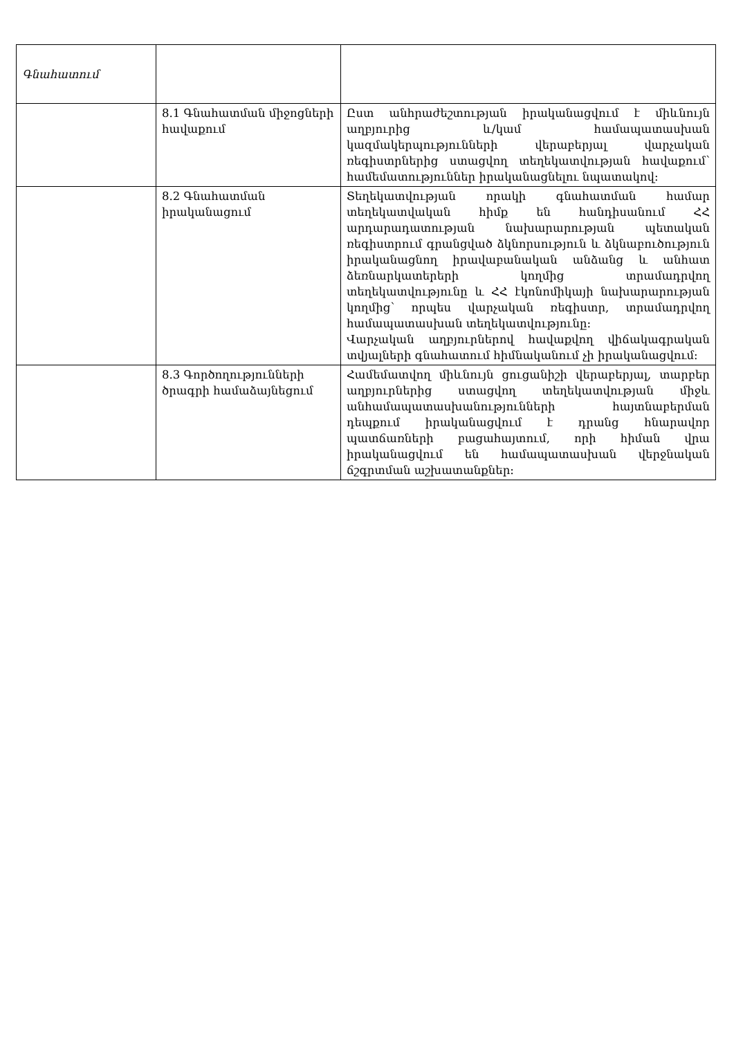| Գնահատում | | |
| | 8.1 Գնահատման միջոցների հավաքում | Ըստ անհրաժեշտության իրականացվում է միևնույն աղբյուրից և/կամ համապատասխան կազմակերպությունների վերաբերյալ վարչական ռեգիստրներից ստացվող տեղեկատվության հավաքում՝ համեմատություններ իրականացնելու նպատակով: |
| | 8.2 Գնահատման իրականացում | Տեղեկատվության որակի գնահատման համար տեղեկատվական հիմք են հանդիսանում ՀՀ արդարադատության նախարարության պետական ռեգիստրում գրանցված ձկնորսություն և ձկնաբուծություն իրականացնող իրավաբանական անձանց և անհատ ձեռնարկատերերի կողմից տրամադրվող տեղեկատվությունը և ՀՀ էկոնոմիկայի նախարարության կողմից՝ որպես վարչական ռեգիստր, տրամադրվող համապատասխան տեղեկատվությունը: Վարչական աղբյուրներով հավաքվող վիճակագրական տվյալների գնահատում հիմնականում չի իրականացվում: |
| | 8.3 Գործողությունների ծրագրի համաձայնեցում | Համեմատվող միևնույն ցուցանիշի վերաբերյալ, տարբեր աղբյուրներից ստացվող տեղեկատվության միջև անհամապատասխանությունների հայտնաբերման դեպքում իրականացվում է դրանց հնարավոր պատճառների բացահայտում, որի հիման վրա իրականացվում են համապատասխան վերջնական ճշգրտման աշխատանքներ: |